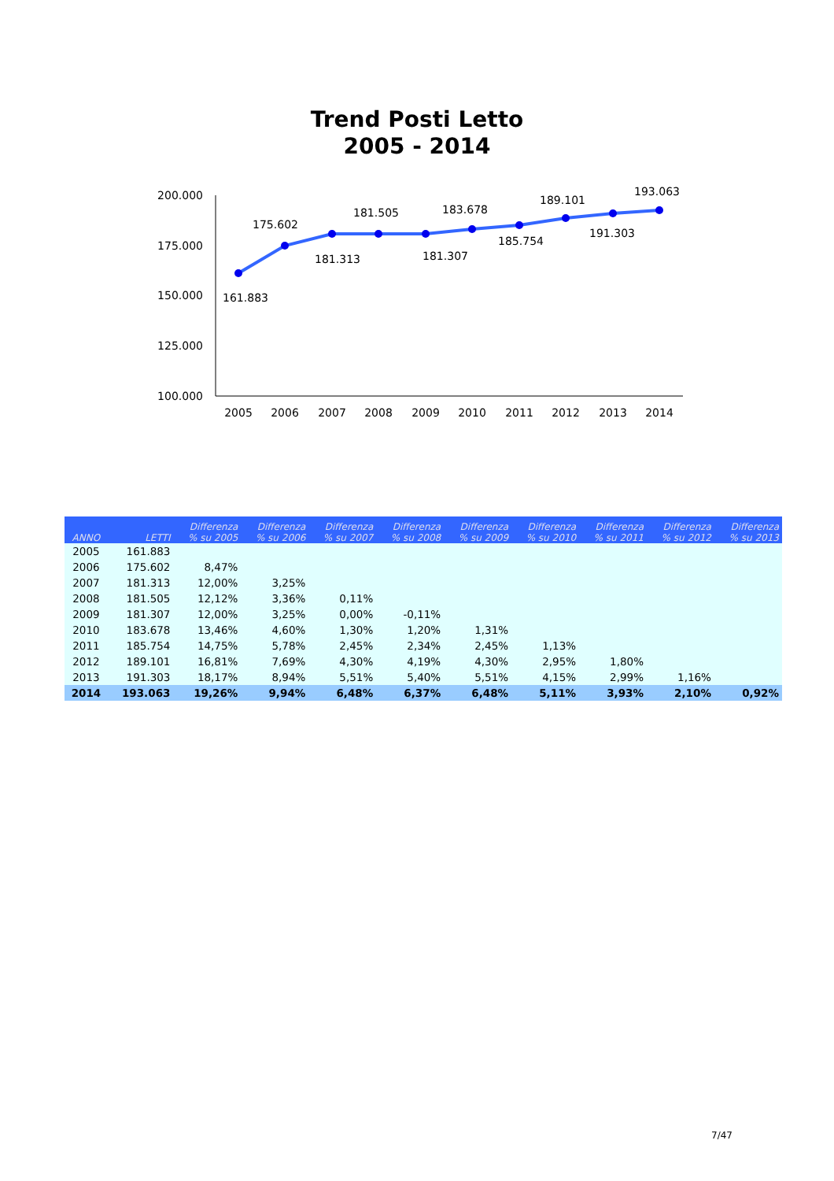Trend Posti Letto
2005 - 2014
200.000
175.000
150.000
125.000
100.000
2005
2006
2007
2008
2009
2010
2011
2012
2013
2014
161.883
175.602
181.313
181.505
181.307
183.678
185.754
189.101
191.303
193.063
| ANNO | LETTI | Differenza % su 2005 | Differenza % su 2006 | Differenza % su 2007 | Differenza % su 2008 | Differenza % su 2009 | Differenza % su 2010 | Differenza % su 2011 | Differenza % su 2012 | Differenza % su 2013 |
| --- | --- | --- | --- | --- | --- | --- | --- | --- | --- | --- |
| 2005 | 161.883 | | | | | | | | | |
| 2006 | 175.602 | 8,47% | | | | | | | | |
| 2007 | 181.313 | 12,00% | 3,25% | | | | | | | |
| 2008 | 181.505 | 12,12% | 3,36% | 0,11% | | | | | | |
| 2009 | 181.307 | 12,00% | 3,25% | 0,00% | -0,11% | | | | | |
| 2010 | 183.678 | 13,46% | 4,60% | 1,30% | 1,20% | 1,31% | | | | |
| 2011 | 185.754 | 14,75% | 5,78% | 2,45% | 2,34% | 2,45% | 1,13% | | | |
| 2012 | 189.101 | 16,81% | 7,69% | 4,30% | 4,19% | 4,30% | 2,95% | 1,80% | | |
| 2013 | 191.303 | 18,17% | 8,94% | 5,51% | 5,40% | 5,51% | 4,15% | 2,99% | 1,16% | |
| 2014 | 193.063 | 19,26% | 9,94% | 6,48% | 6,37% | 6,48% | 5,11% | 3,93% | 2,10% | 0,92% |
7/47